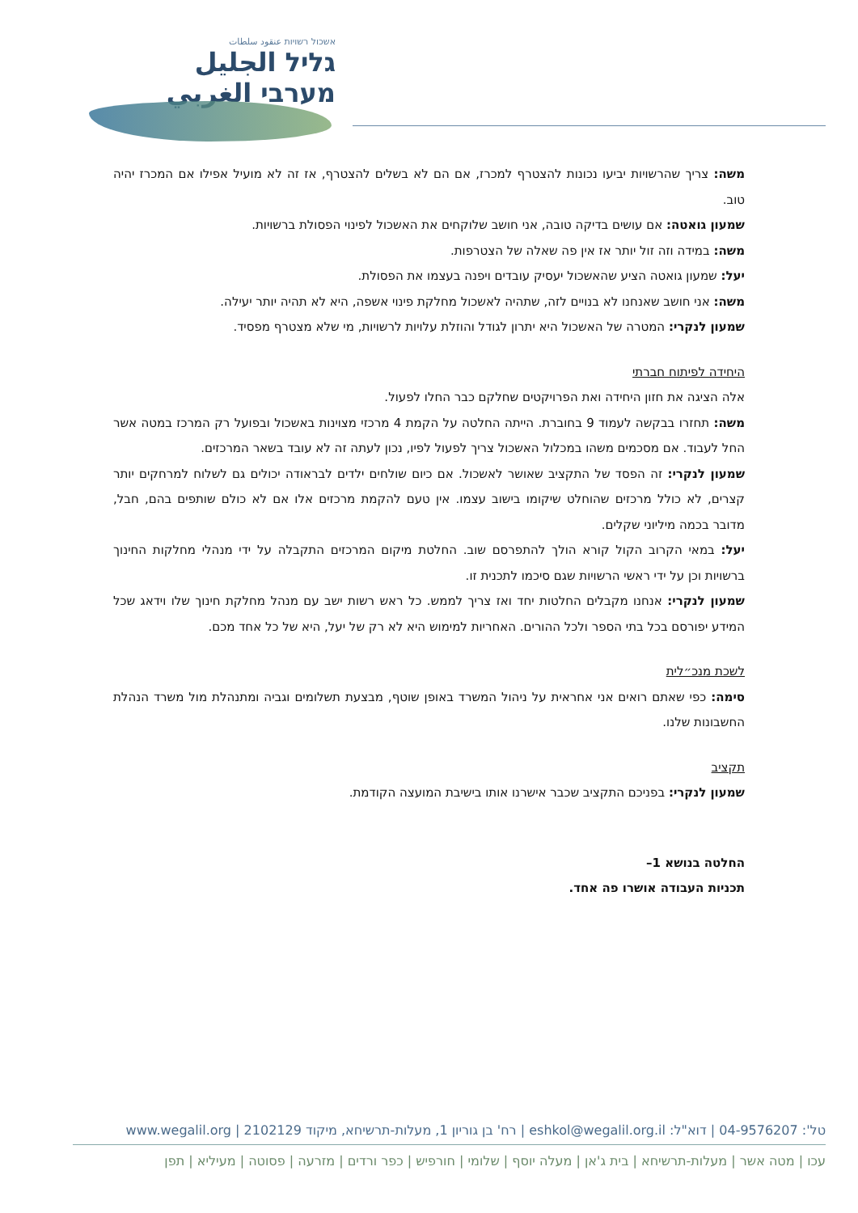אשכול רשויות عنقود سلطات
גליל الجليل
מערבי الغربي
משה: צריך שהרשויות יביעו נכונות להצטרף למכרז, אם הם לא בשלים להצטרף, אז זה לא מועיל אפילו אם המכרז יהיה טוב.
שמעון גואטה: אם עושים בדיקה טובה, אני חושב שלוקחים את האשכול לפינוי הפסולת ברשויות.
משה: במידה וזה זול יותר אז אין פה שאלה של הצטרפות.
יעל: שמעון גואטה הציע שהאשכול יעסיק עובדים ויפנה בעצמו את הפסולת.
משה: אני חושב שאנחנו לא בנויים לזה, שתהיה לאשכול מחלקת פינוי אשפה, היא לא תהיה יותר יעילה.
שמעון לנקרי: המטרה של האשכול היא יתרון לגודל והוזלת עלויות לרשויות, מי שלא מצטרף מפסיד.
היחידה לפיתוח חברתי
אלה הציגה את חזון היחידה ואת הפרויקטים שחלקם כבר החלו לפעול.
משה: תחזרו בבקשה לעמוד 9 בחוברת. הייתה החלטה על הקמת 4 מרכזי מצוינות באשכול ובפועל רק המרכז במטה אשר החל לעבוד. אם מסכמים משהו במכלול האשכול צריך לפעול לפיו, נכון לעתה זה לא עובד בשאר המרכזים.
שמעון לנקרי: זה הפסד של התקציב שאושר לאשכול. אם כיום שולחים ילדים לבראודה יכולים גם לשלוח למרחקים יותר קצרים, לא כולל מרכזים שהוחלט שיקומו בישוב עצמו. אין טעם להקמת מרכזים אלו אם לא כולם שותפים בהם, חבל, מדובר בכמה מיליוני שקלים.
יעל: במאי הקרוב הקול קורא הולך להתפרסם שוב. החלטת מיקום המרכזים התקבלה על ידי מנהלי מחלקות החינוך ברשויות וכן על ידי ראשי הרשויות שגם סיכמו לתכנית זו.
שמעון לנקרי: אנחנו מקבלים החלטות יחד ואז צריך לממש. כל ראש רשות ישב עם מנהל מחלקת חינוך שלו וידאג שכל המידע יפורסם בכל בתי הספר ולכל ההורים. האחריות למימוש היא לא רק של יעל, היא של כל אחד מכם.
לשכת מנכ״לית
סימה: כפי שאתם רואים אני אחראית על ניהול המשרד באופן שוטף, מבצעת תשלומים וגביה ומתנהלת מול משרד הנהלת החשבונות שלנו.
תקציב
שמעון לנקרי: בפניכם התקציב שכבר אישרנו אותו בישיבת המועצה הקודמת.
החלטה בנושא 1–
תכניות העבודה אושרו פה אחד.
טל': 04-9576207 | דוא"ל: eshkol@wegalil.org.il | רח' בן גוריון 1, מעלות-תרשיחא, מיקוד 2102129 | www.wegalil.org
עכו | מטה אשר | מעלות-תרשיחא | בית ג'אן | מעלה יוסף | שלומי | חורפיש | כפר ורדים | מזרעה | פסוטה | מעיליא | תפן